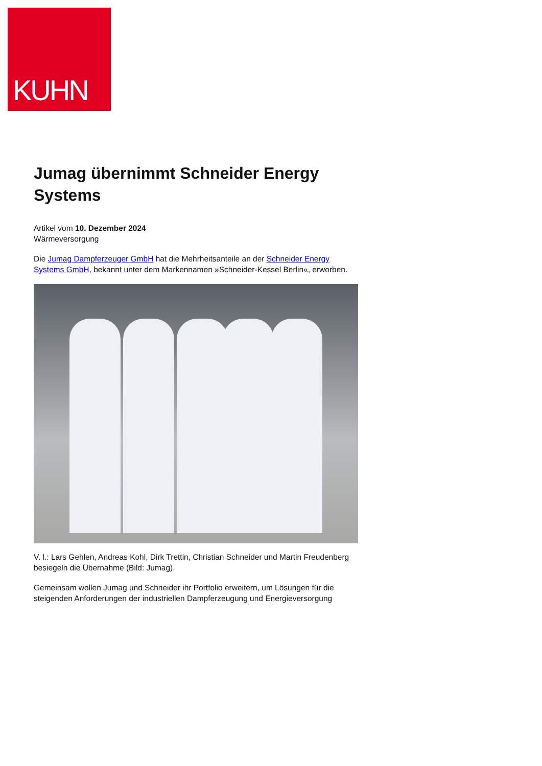KUHN
Jumag übernimmt Schneider Energy Systems
Artikel vom 10. Dezember 2024
Wärmeversorgung
Die Jumag Dampferzeuger GmbH hat die Mehrheitsanteile an der Schneider Energy Systems GmbH, bekannt unter dem Markennamen »Schneider-Kessel Berlin«, erworben.
V. l.: Lars Gehlen, Andreas Kohl, Dirk Trettin, Christian Schneider und Martin Freudenberg besiegeln die Übernahme (Bild: Jumag).
Gemeinsam wollen Jumag und Schneider ihr Portfolio erweitern, um Lösungen für die steigenden Anforderungen der industriellen Dampferzeugung und Energieversorgung